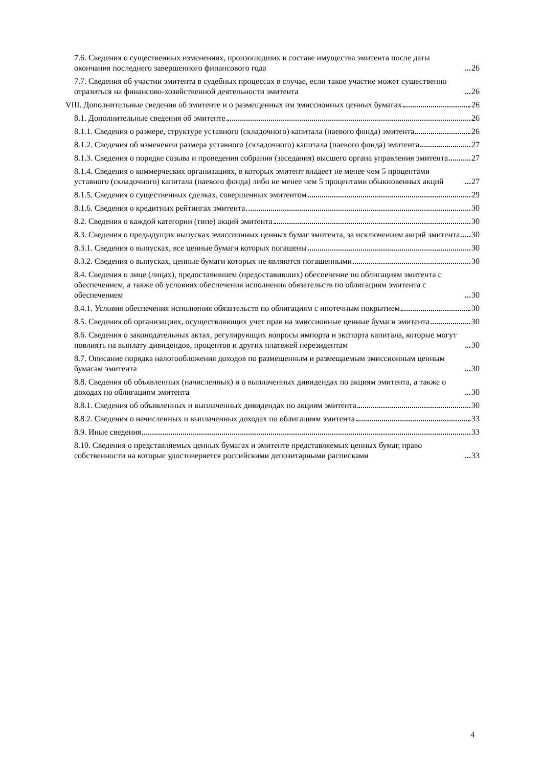7.6. Сведения о существенных изменениях, произошедших в составе имущества эмитента после даты окончания последнего завершенного финансового года 26
7.7. Сведения об участии эмитента в судебных процессах в случае, если такое участие может существенно отразиться на финансово-хозяйственной деятельности эмитента 26
VIII. Дополнительные сведения об эмитенте и о размещенных им эмиссионных ценных бумагах 26
8.1. Дополнительные сведения об эмитенте 26
8.1.1. Сведения о размере, структуре уставного (складочного) капитала (паевого фонда) эмитента 26
8.1.2. Сведения об изменении размера уставного (складочного) капитала (паевого фонда) эмитента 27
8.1.3. Сведения о порядке созыва и проведения собрания (заседания) высшего органа управления эмитента 27
8.1.4. Сведения о коммерческих организациях, в которых эмитент владеет не менее чем 5 процентами уставного (складочного) капитала (паевого фонда) либо не менее чем 5 процентами обыкновенных акций 27
8.1.5. Сведения о существенных сделках, совершенных эмитентом 29
8.1.6. Сведения о кредитных рейтингах эмитента 30
8.2. Сведения о каждой категории (типе) акций эмитента 30
8.3. Сведения о предыдущих выпусках эмиссионных ценных бумаг эмитента, за исключением акций эмитента 30
8.3.1. Сведения о выпусках, все ценные бумаги которых погашены 30
8.3.2. Сведения о выпусках, ценные бумаги которых не являются погашенными 30
8.4. Сведения о лице (лицах), предоставившем (предоставивших) обеспечение по облигациям эмитента с обеспечением, а также об условиях обеспечения исполнения обязательств по облигациям эмитента с обеспечением 30
8.4.1. Условия обеспечения исполнения обязательств по облигациям с ипотечным покрытием 30
8.5. Сведения об организациях, осуществляющих учет прав на эмиссионные ценные бумаги эмитента 30
8.6. Сведения о законодательных актах, регулирующих вопросы импорта и экспорта капитала, которые могут повлиять на выплату дивидендов, процентов и других платежей нерезидентам 30
8.7. Описание порядка налогообложения доходов по размещенным и размещаемым эмиссионным ценным бумагам эмитента 30
8.8. Сведения об объявленных (начисленных) и о выплаченных дивидендах по акциям эмитента, а также о доходах по облигациям эмитента 30
8.8.1. Сведения об объявленных и выплаченных дивидендах по акциям эмитента 30
8.8.2. Сведения о начисленных и выплаченных доходах по облигациям эмитента 33
8.9. Иные сведения 33
8.10. Сведения о представляемых ценных бумагах и эмитенте представляемых ценных бумаг, право собственности на которые удостоверяется российскими депозитарными расписками 33
4